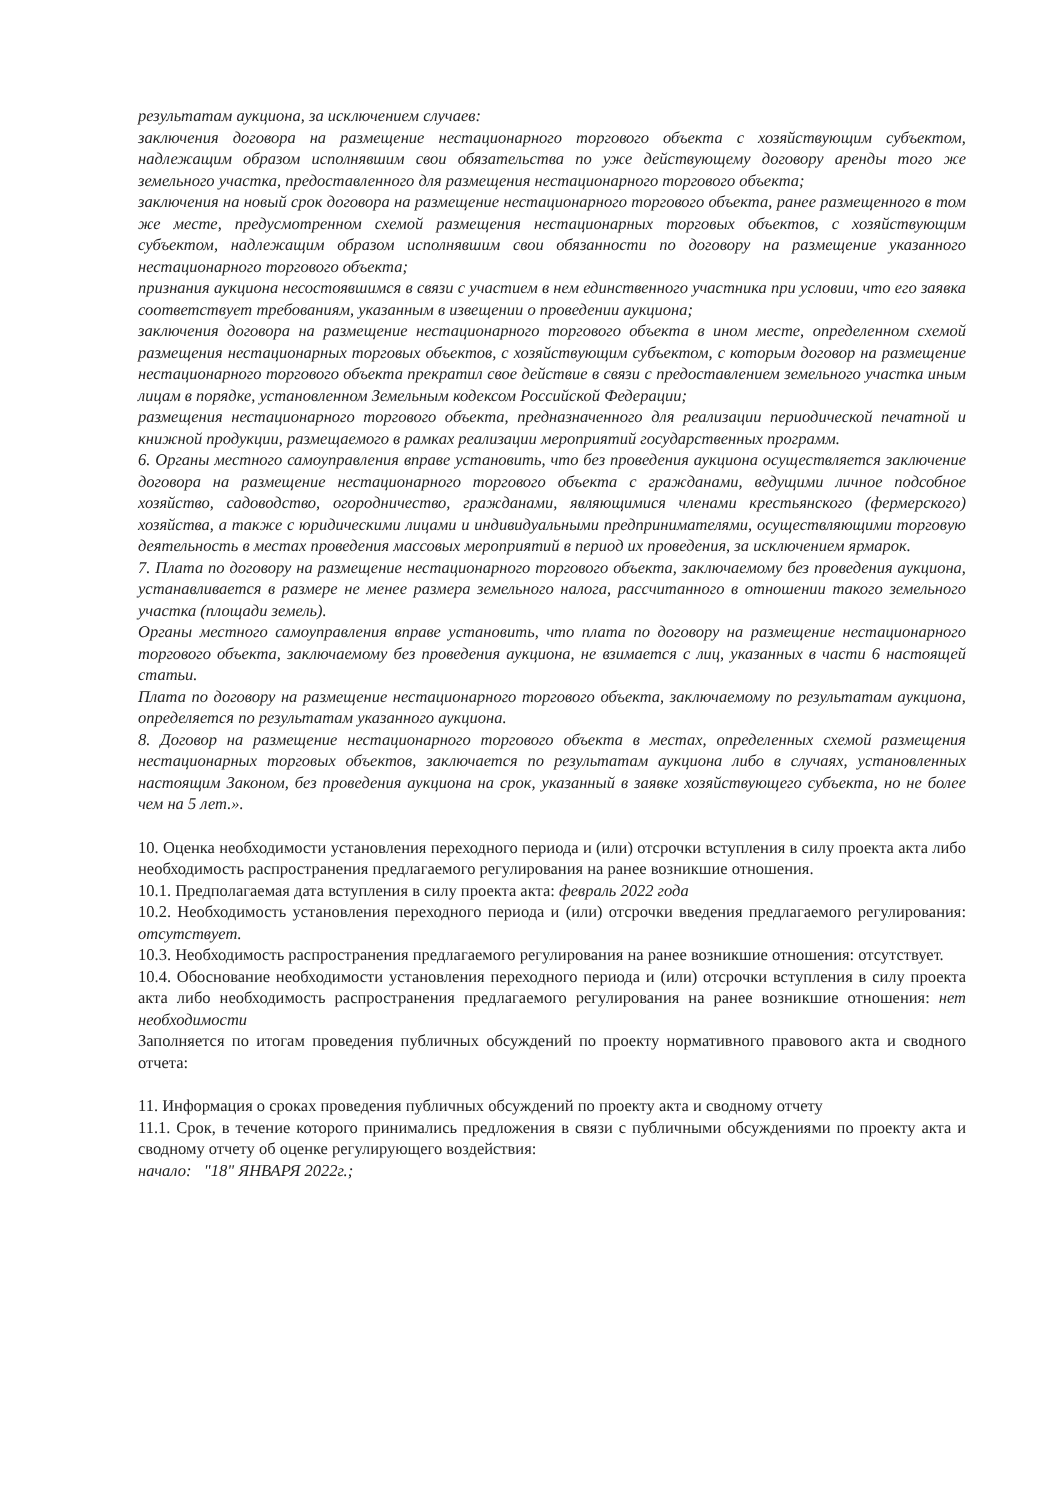результатам аукциона, за исключением случаев:
заключения договора на размещение нестационарного торгового объекта с хозяйствующим субъектом, надлежащим образом исполнявшим свои обязательства по уже действующему договору аренды того же земельного участка, предоставленного для размещения нестационарного торгового объекта;
заключения на новый срок договора на размещение нестационарного торгового объекта, ранее размещенного в том же месте, предусмотренном схемой размещения нестационарных торговых объектов, с хозяйствующим субъектом, надлежащим образом исполнявшим свои обязанности по договору на размещение указанного нестационарного торгового объекта;
признания аукциона несостоявшимся в связи с участием в нем единственного участника при условии, что его заявка соответствует требованиям, указанным в извещении о проведении аукциона;
заключения договора на размещение нестационарного торгового объекта в ином месте, определенном схемой размещения нестационарных торговых объектов, с хозяйствующим субъектом, с которым договор на размещение нестационарного торгового объекта прекратил свое действие в связи с предоставлением земельного участка иным лицам в порядке, установленном Земельным кодексом Российской Федерации;
размещения нестационарного торгового объекта, предназначенного для реализации периодической печатной и книжной продукции, размещаемого в рамках реализации мероприятий государственных программ.
6. Органы местного самоуправления вправе установить, что без проведения аукциона осуществляется заключение договора на размещение нестационарного торгового объекта с гражданами, ведущими личное подсобное хозяйство, садоводство, огородничество, гражданами, являющимися членами крестьянского (фермерского) хозяйства, а также с юридическими лицами и индивидуальными предпринимателями, осуществляющими торговую деятельность в местах проведения массовых мероприятий в период их проведения, за исключением ярмарок.
7. Плата по договору на размещение нестационарного торгового объекта, заключаемому без проведения аукциона, устанавливается в размере не менее размера земельного налога, рассчитанного в отношении такого земельного участка (площади земель).
Органы местного самоуправления вправе установить, что плата по договору на размещение нестационарного торгового объекта, заключаемому без проведения аукциона, не взимается с лиц, указанных в части 6 настоящей статьи.
Плата по договору на размещение нестационарного торгового объекта, заключаемому по результатам аукциона, определяется по результатам указанного аукциона.
8. Договор на размещение нестационарного торгового объекта в местах, определенных схемой размещения нестационарных торговых объектов, заключается по результатам аукциона либо в случаях, установленных настоящим Законом, без проведения аукциона на срок, указанный в заявке хозяйствующего субъекта, но не более чем на 5 лет.».
10. Оценка необходимости установления переходного периода и (или) отсрочки вступления в силу проекта акта либо необходимость распространения предлагаемого регулирования на ранее возникшие отношения.
10.1. Предполагаемая дата вступления в силу проекта акта: февраль 2022 года
10.2. Необходимость установления переходного периода и (или) отсрочки введения предлагаемого регулирования: отсутствует.
10.3. Необходимость распространения предлагаемого регулирования на ранее возникшие отношения: отсутствует.
10.4. Обоснование необходимости установления переходного периода и (или) отсрочки вступления в силу проекта акта либо необходимость распространения предлагаемого регулирования на ранее возникшие отношения: нет необходимости
Заполняется по итогам проведения публичных обсуждений по проекту нормативного правового акта и сводного отчета:
11. Информация о сроках проведения публичных обсуждений по проекту акта и сводному отчету
11.1. Срок, в течение которого принимались предложения в связи с публичными обсуждениями по проекту акта и сводному отчету об оценке регулирующего воздействия:
начало: "18" ЯНВАРЯ 2022г.;